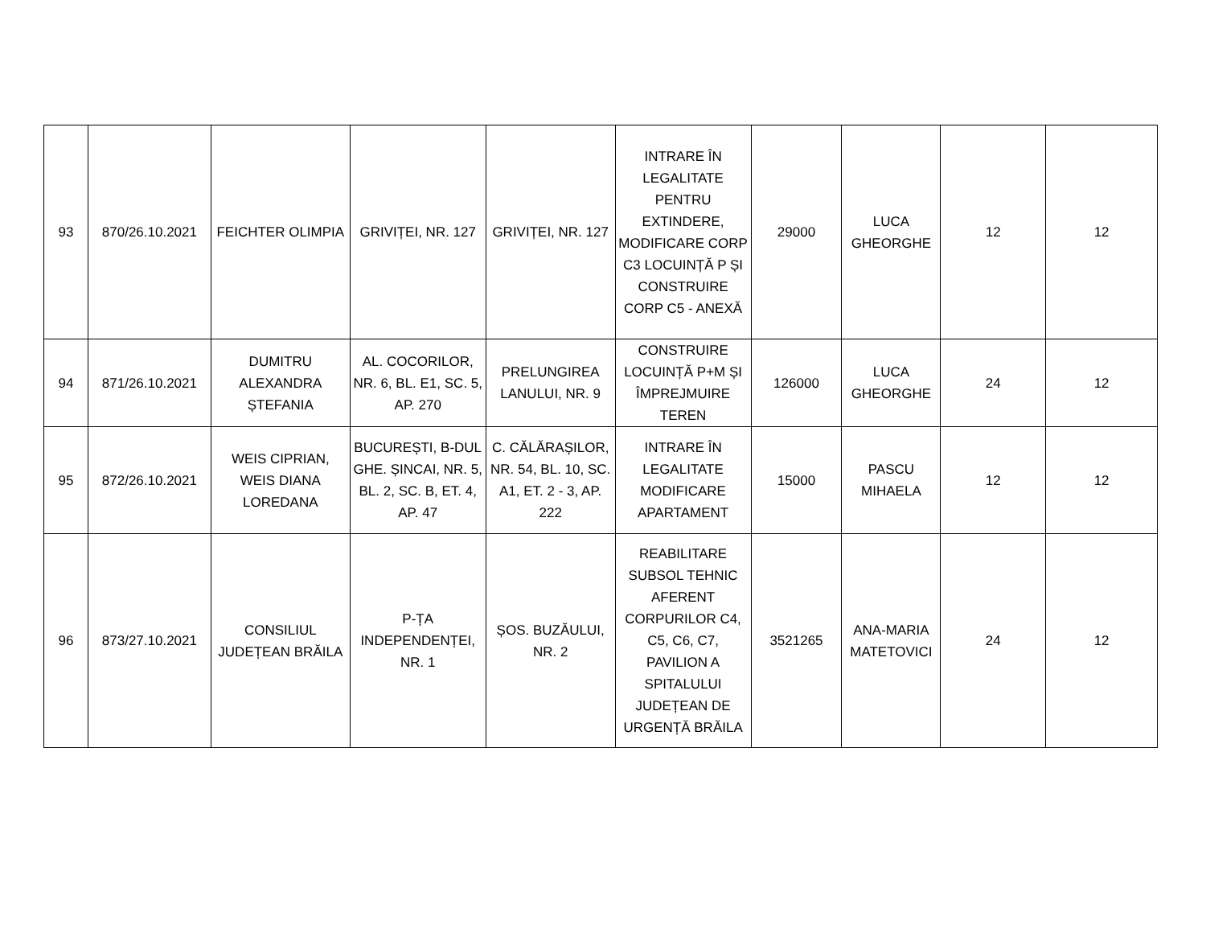| 93 | 870/26.10.2021 | FEICHTER OLIMPIA | GRIVIȚEI, NR. 127 | GRIVIȚEI, NR. 127 | INTRARE ÎN LEGALITATE PENTRU EXTINDERE, MODIFICARE CORP C3 LOCUINȚĂ P ȘI CONSTRUIRE CORP C5 - ANEXĂ | 29000 | LUCA GHEORGHE | 12 | 12 |
| 94 | 871/26.10.2021 | DUMITRU ALEXANDRA ȘTEFANIA | AL. COCORILOR, NR. 6, BL. E1, SC. 5, AP. 270 | PRELUNGIREA LANULUI, NR. 9 | CONSTRUIRE LOCUINȚĂ P+M ȘI ÎMPREJMUIRE TEREN | 126000 | LUCA GHEORGHE | 24 | 12 |
| 95 | 872/26.10.2021 | WEIS CIPRIAN, WEIS DIANA LOREDANA | BUCUREȘTI, B-DUL GHE. ȘINCAI, NR. 5, BL. 2, SC. B, ET. 4, AP. 47 | C. CĂLĂRAȘILOR, NR. 54, BL. 10, SC. A1, ET. 2 - 3, AP. 222 | INTRARE ÎN LEGALITATE MODIFICARE APARTAMENT | 15000 | PASCU MIHAELA | 12 | 12 |
| 96 | 873/27.10.2021 | CONSILIUL JUDEȚEAN BRĂILA | P-ȚA INDEPENDENȚEI, NR. 1 | ȘOS. BUZĂULUI, NR. 2 | REABILITARE SUBSOL TEHNIC AFERENT CORPURILOR C4, C5, C6, C7, PAVILION A SPITALULUI JUDEȚEAN DE URGENȚĂ BRĂILA | 3521265 | ANA-MARIA MATETOVICI | 24 | 12 |